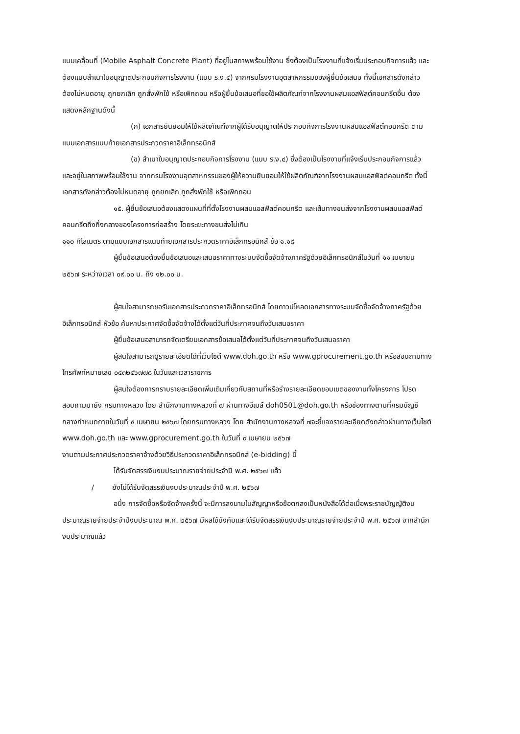แบบเคลื่อนที่ (Mobile Asphalt Concrete Plant) ที่อยู่ในสภาพพร้อมใช้งาน ซึ่งต้องเป็นโรงงานที่แจ้งเริ่มประกอบกิจการแล้ว และต้องแนบสำเนาใบอนุญาตประกอบกิจการโรงงาน (แบบ ร.ง.๔) จากกรมโรงงานอุตสาหกรรมของผู้ยื่นข้อเสนอ ทั้งนี้เอกสารดังกล่าวต้องไม่หมดอายุ ถูกยกเลิก ถูกสั่งพักใช้ หรือเพิกถอน หรือผู้ยื่นข้อเสนอที่ขอใช้ผลิตภัณฑ์จากโรงงานผสมแอสฟัลต์คอนกรีตอื่น ต้องแสดงหลักฐานดังนี้
(ก) เอกสารยินยอมให้ใช้ผลิตภัณฑ์จากผู้ได้รับอนุญาตให้ประกอบกิจการโรงงานผสมแอสฟัลต์คอนกรีต ตามแบบเอกสารแนบท้ายเอกสารประกวดราคาอิเล็กทรอนิกส์
(ข) สำเนาใบอนุญาตประกอบกิจการโรงงาน (แบบ ร.ง.๔) ซึ่งต้องเป็นโรงงานที่แจ้งเริ่มประกอบกิจการแล้ว และอยู่ในสภาพพร้อมใช้งาน จากกรมโรงงานอุตสาหกรรมของผู้ให้ความยินยอมให้ใช้ผลิตภัณฑ์จากโรงงานผสมแอสฟัลต์คอนกรีต ทั้งนี้เอกสารดังกล่าวต้องไม่หมดอายุ ถูกยกเลิก ถูกสั่งพักใช้ หรือเพิกถอน
๑๕. ผู้ยื่นข้อเสนอต้องแสดงแผนที่ที่ตั้งโรงงานผสมแอสฟัลต์คอนกรีต และเส้นทางขนส่งจากโรงงานผสมแอสฟัลต์คอนกรีตถึงกึ่งกลางของโครงการก่อสร้าง โดยระยะทางขนส่งไม่เกิน
๑๑๐ กิโลเมตร ตามแบบเอกสารแนบท้ายเอกสารประกวดราคาอิเล็กทรอนิกส์ ข้อ ๑.๑๘
ผู้ยื่นข้อเสนอต้องยื่นข้อเสนอและเสนอราคาทางระบบจัดซื้อจัดจ้างภาครัฐด้วยอิเล็กทรอนิกส์ในวันที่ ๑๑ เมษายน ๒๕๖๗ ระหว่างเวลา ๐๙.๐๐ น. ถึง ๑๒.๐๐ น.
ผู้สนใจสามารถขอรับเอกสารประกวดราคาอิเล็กทรอนิกส์ โดยดาวน์โหลดเอกสารทางระบบจัดซื้อจัดจ้างภาครัฐด้วยอิเล็กทรอนิกส์ หัวข้อ ค้นหาประกาศจัดซื้อจัดจ้างได้ตั้งแต่วันที่ประกาศจนถึงวันเสนอราคา
ผู้ยื่นข้อเสนอสามารถจัดเตรียมเอกสารข้อเสนอได้ตั้งแต่วันที่ประกาศจนถึงวันเสนอราคา
ผู้สนใจสามารถดูรายละเอียดได้ที่เว็บไซต์ www.doh.go.th หรือ www.gprocurement.go.th หรือสอบถามทางโทรศัพท์หมายเลข ๐๔๓๒๔๖๗๗๘ ในวันและเวลาราชการ
ผู้สนใจต้องการทราบรายละเอียดเพิ่มเติมเกี่ยวกับสถานที่หรือร่างรายละเอียดขอบเขตของงานทั้งโครงการ โปรดสอบถามมายัง กรมทางหลวง โดย สำนักงานทางหลวงที่ ๗ ผ่านทางอีเมล์ doh0501@doh.go.th หรือช่องทางตามที่กรมบัญชีกลางกำหนดภายในวันที่ ๕ เมษายน ๒๕๖๗ โดยกรมทางหลวง โดย สำนักงานทางหลวงที่ ๗จะชี้แจงรายละเอียดดังกล่าวผ่านทางเว็บไซต์ www.doh.go.th และ www.gprocurement.go.th ในวันที่ ๙ เมษายน ๒๕๖๗
งานตามประกาศประกวดราคาจ้างด้วยวิธีประกวดราคาอิเล็กทรอนิกส์ (e-bidding) นี้
ได้รับจัดสรรเงินงบประมาณรายจ่ายประจำปี พ.ศ. ๒๕๖๗ แล้ว
/ ยังไม่ได้รับจัดสรรเงินงบประมาณประจำปี พ.ศ. ๒๕๖๗
อนึ่ง การจัดซื้อหรือจัดจ้างครั้งนี้ จะมีการลงนามในสัญญาหรือข้อตกลงเป็นหนังสือได้ต่อเมื่อพระราชบัญญัติงบประมาณรายจ่ายประจำปีงบประมาณ พ.ศ. ๒๕๖๗ มีผลใช้บังคับและได้รับจัดสรรเงินงบประมาณรายจ่ายประจำปี พ.ศ. ๒๕๖๗ จากสำนักงบประมาณแล้ว